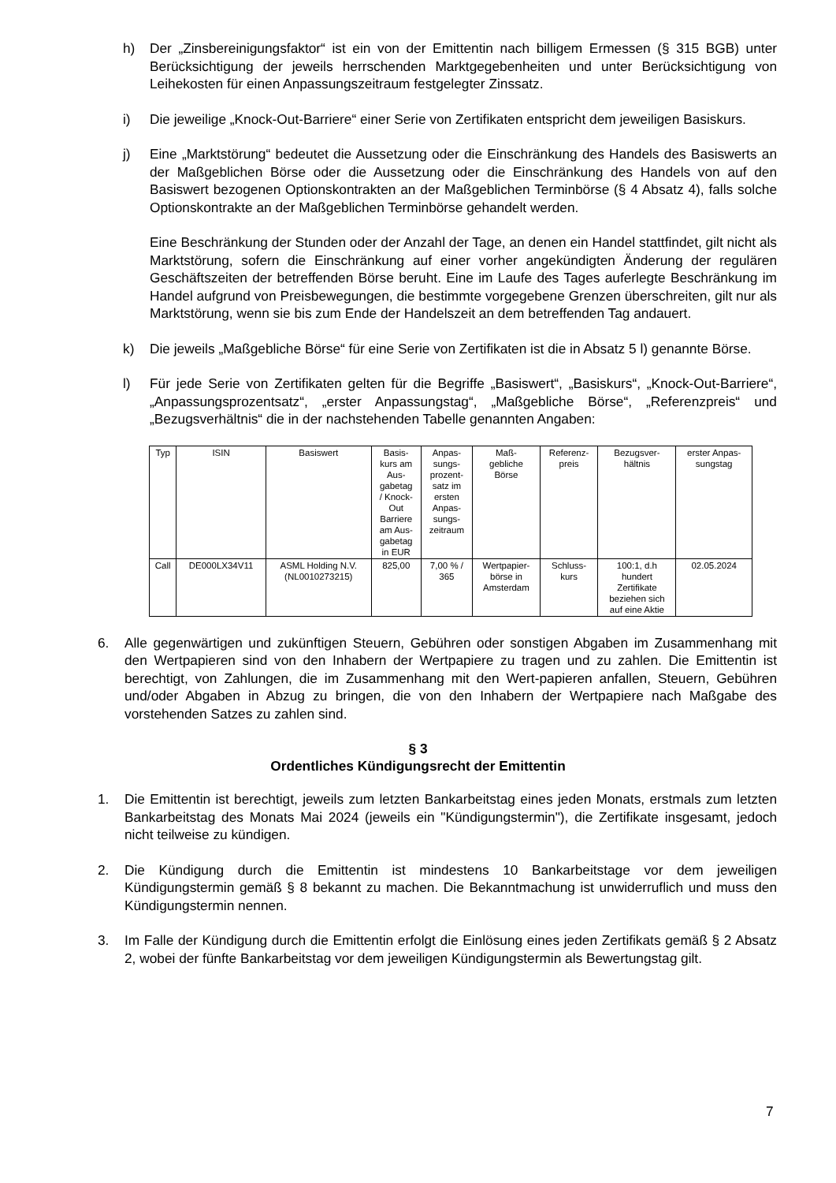h) Der „Zinsbereinigungsfaktor“ ist ein von der Emittentin nach billigem Ermessen (§ 315 BGB) unter Berücksichtigung der jeweils herrschenden Marktgegebenheiten und unter Berücksichtigung von Leihekosten für einen Anpassungszeitraum festgelegter Zinssatz.
i) Die jeweilige „Knock-Out-Barriere“ einer Serie von Zertifikaten entspricht dem jeweiligen Basiskurs.
j) Eine „Marktstörung“ bedeutet die Aussetzung oder die Einschränkung des Handels des Basiswerts an der Maßgeblichen Börse oder die Aussetzung oder die Einschränkung des Handels von auf den Basiswert bezogenen Optionskontrakten an der Maßgeblichen Terminbörse (§ 4 Absatz 4), falls solche Optionskontrakte an der Maßgeblichen Terminbörse gehandelt werden.
Eine Beschränkung der Stunden oder der Anzahl der Tage, an denen ein Handel stattfindet, gilt nicht als Marktstörung, sofern die Einschränkung auf einer vorher angekündigten Änderung der regulären Geschäftszeiten der betreffenden Börse beruht. Eine im Laufe des Tages auferlegte Beschränkung im Handel aufgrund von Preisbewegungen, die bestimmte vorgegebene Grenzen überschreiten, gilt nur als Marktstörung, wenn sie bis zum Ende der Handelszeit an dem betreffenden Tag andauert.
k) Die jeweils „Maßgebliche Börse“ für eine Serie von Zertifikaten ist die in Absatz 5 l) genannte Börse.
l) Für jede Serie von Zertifikaten gelten für die Begriffe „Basiswert“, „Basiskurs“, „Knock-Out-Barriere“, „Anpassungsprozentsatz“, „erster Anpassungstag“, „Maßgebliche Börse“, „Referenzpreis“ und „Bezugsverhältnis“ die in der nachstehenden Tabelle genannten Angaben:
| Typ | ISIN | Basiswert | Basis- kurs am Aus- gabetag / Knock- Out Barriere am Aus- gabetag in EUR | Anpas- sungs- prozent- satz im ersten Anpas- sungs- zeitraum | Maß- gebliche Börse | Referenz- preis | Bezugsver- hältnis | erster Anpas- sungstag |
| --- | --- | --- | --- | --- | --- | --- | --- | --- |
| Call | DE000LX34V11 | ASML Holding N.V. (NL0010273215) | 825,00 | 7,00 % / 365 | Wertpapier- börse in Amsterdam | Schluss- kurs | 100:1, d.h hundert Zertifikate beziehen sich auf eine Aktie | 02.05.2024 |
6. Alle gegenwärtigen und zukünftigen Steuern, Gebühren oder sonstigen Abgaben im Zusammenhang mit den Wertpapieren sind von den Inhabern der Wertpapiere zu tragen und zu zahlen. Die Emittentin ist berechtigt, von Zahlungen, die im Zusammenhang mit den Wert-papieren anfallen, Steuern, Gebühren und/oder Abgaben in Abzug zu bringen, die von den Inhabern der Wertpapiere nach Maßgabe des vorstehenden Satzes zu zahlen sind.
§ 3
Ordentliches Kündigungsrecht der Emittentin
1. Die Emittentin ist berechtigt, jeweils zum letzten Bankarbeitstag eines jeden Monats, erstmals zum letzten Bankarbeitstag des Monats Mai 2024 (jeweils ein "Kündigungstermin"), die Zertifikate insgesamt, jedoch nicht teilweise zu kündigen.
2. Die Kündigung durch die Emittentin ist mindestens 10 Bankarbeitstage vor dem jeweiligen Kündigungstermin gemäß § 8 bekannt zu machen. Die Bekanntmachung ist unwiderruflich und muss den Kündigungstermin nennen.
3. Im Falle der Kündigung durch die Emittentin erfolgt die Einlösung eines jeden Zertifikats gemäß § 2 Absatz 2, wobei der fünfte Bankarbeitstag vor dem jeweiligen Kündigungstermin als Bewertungstag gilt.
7